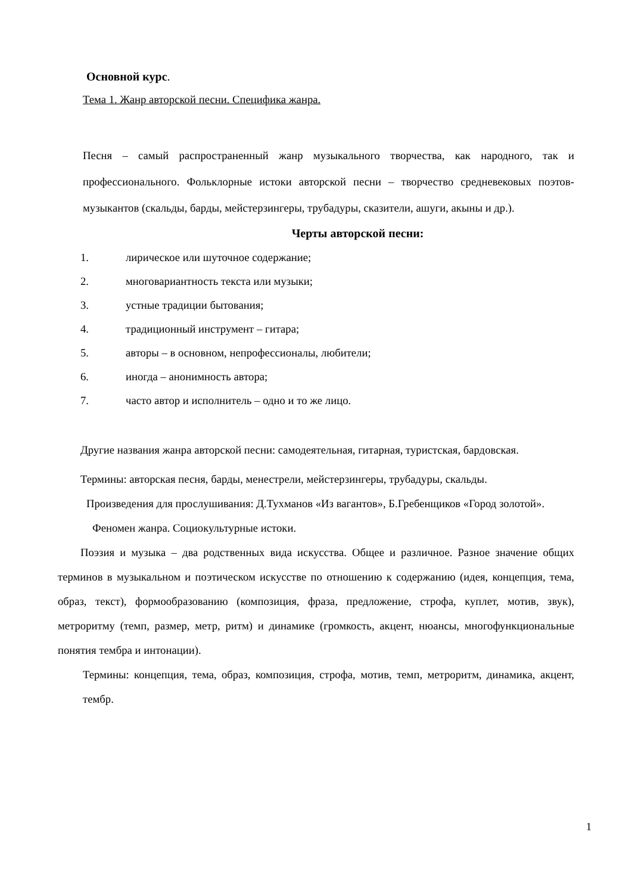Основной курс.
Тема 1. Жанр авторской песни. Специфика жанра.
Песня – самый распространенный жанр музыкального творчества, как народного, так и профессионального. Фольклорные истоки авторской песни – творчество средневековых поэтов-музыкантов (скальды, барды, мейстерзингеры, трубадуры, сказители, ашуги, акыны и др.).
Черты авторской песни:
1. лирическое или шуточное содержание;
2. многовариантность текста или музыки;
3. устные традиции бытования;
4. традиционный инструмент – гитара;
5. авторы – в основном, непрофессионалы, любители;
6. иногда – анонимность автора;
7. часто автор и исполнитель – одно и то же лицо.
Другие названия жанра авторской песни: самодеятельная, гитарная, туристская, бардовская.
Термины: авторская песня, барды, менестрели, мейстерзингеры, трубадуры, скальды.
Произведения для прослушивания: Д.Тухманов «Из вагантов», Б.Гребенщиков «Город золотой».
Феномен жанра. Социокультурные истоки.
Поэзия и музыка – два родственных вида искусства. Общее и различное. Разное значение общих терминов в музыкальном и поэтическом искусстве по отношению к содержанию (идея, концепция, тема, образ, текст), формообразованию (композиция, фраза, предложение, строфа, куплет, мотив, звук), метроритму (темп, размер, метр, ритм) и динамике (громкость, акцент, нюансы, многофункциональные понятия тембра и интонации).
Термины: концепция, тема, образ, композиция, строфа, мотив, темп, метроритм, динамика, акцент, тембр.
1